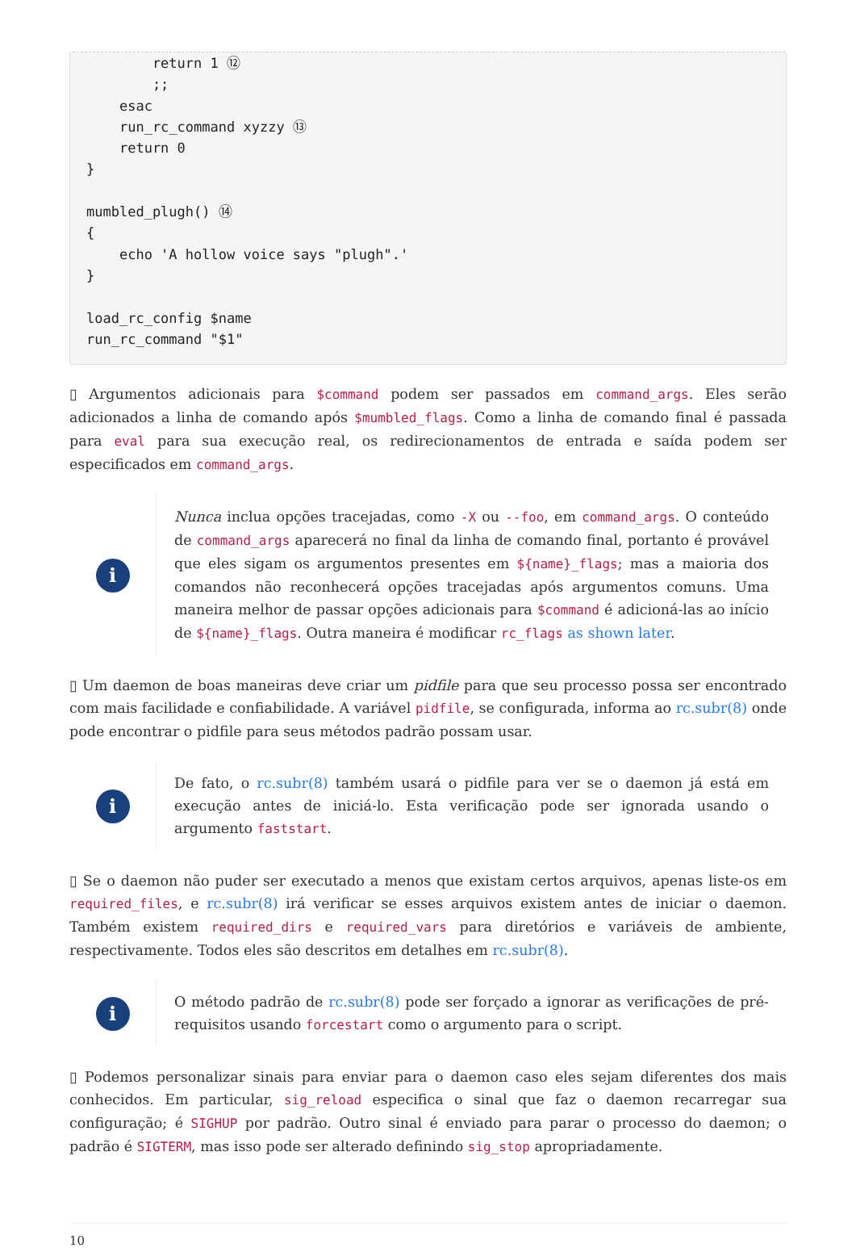return 1 ⑫
        ;;
    esac
    run_rc_command xyzzy ⑬
    return 0
}

mumbled_plugh() ⑭
{
    echo 'A hollow voice says "plugh".'
}

load_rc_config $name
run_rc_command "$1"
▯ Argumentos adicionais para $command podem ser passados em command_args. Eles serão adicionados a linha de comando após $mumbled_flags. Como a linha de comando final é passada para eval para sua execução real, os redirecionamentos de entrada e saída podem ser especificados em command_args.
i
Nunca inclua opções tracejadas, como -X ou --foo, em command_args. O conteúdo de command_args aparecerá no final da linha de comando final, portanto é provável que eles sigam os argumentos presentes em ${name}_flags; mas a maioria dos comandos não reconhecerá opções tracejadas após argumentos comuns. Uma maneira melhor de passar opções adicionais para $command é adicioná-las ao início de ${name}_flags. Outra maneira é modificar rc_flags as shown later.
▯ Um daemon de boas maneiras deve criar um pidfile para que seu processo possa ser encontrado com mais facilidade e confiabilidade. A variável pidfile, se configurada, informa ao rc.subr(8) onde pode encontrar o pidfile para seus métodos padrão possam usar.
i
De fato, o rc.subr(8) também usará o pidfile para ver se o daemon já está em execução antes de iniciá-lo. Esta verificação pode ser ignorada usando o argumento faststart.
▯ Se o daemon não puder ser executado a menos que existam certos arquivos, apenas liste-os em required_files, e rc.subr(8) irá verificar se esses arquivos existem antes de iniciar o daemon. Também existem required_dirs e required_vars para diretórios e variáveis de ambiente, respectivamente. Todos eles são descritos em detalhes em rc.subr(8).
i
O método padrão de rc.subr(8) pode ser forçado a ignorar as verificações de pré-requisitos usando forcestart como o argumento para o script.
▯ Podemos personalizar sinais para enviar para o daemon caso eles sejam diferentes dos mais conhecidos. Em particular, sig_reload especifica o sinal que faz o daemon recarregar sua configuração; é SIGHUP por padrão. Outro sinal é enviado para parar o processo do daemon; o padrão é SIGTERM, mas isso pode ser alterado definindo sig_stop apropriadamente.
10